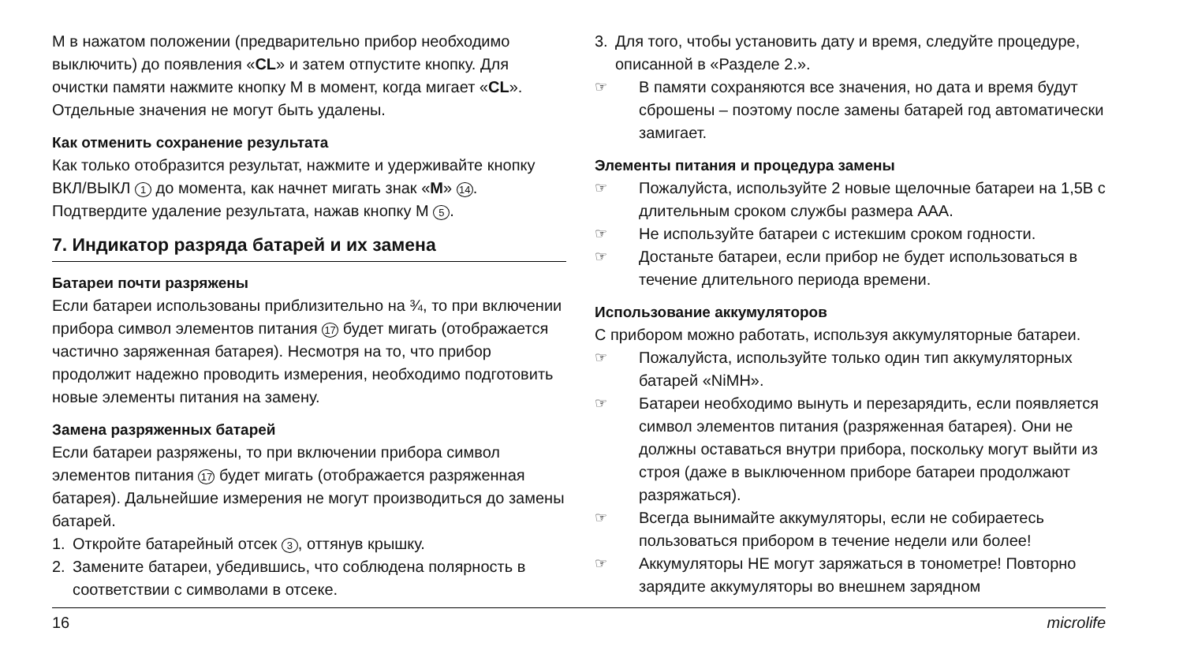M в нажатом положении (предварительно прибор необходимо выключить) до появления «CL» и затем отпустите кнопку. Для очистки памяти нажмите кнопку M в момент, когда мигает «CL». Отдельные значения не могут быть удалены.
Как отменить сохранение результата
Как только отобразится результат, нажмите и удерживайте кнопку ВКЛ/ВЫКЛ 1 до момента, как начнет мигать знак «M» 14. Подтвердите удаление результата, нажав кнопку M 5.
7. Индикатор разряда батарей и их замена
Батареи почти разряжены
Если батареи использованы приблизительно на ¾, то при включении прибора символ элементов питания 17 будет мигать (отображается частично заряженная батарея). Несмотря на то, что прибор продолжит надежно проводить измерения, необходимо подготовить новые элементы питания на замену.
Замена разряженных батарей
Если батареи разряжены, то при включении прибора символ элементов питания 17 будет мигать (отображается разряженная батарея). Дальнейшие измерения не могут производиться до замены батарей.
1. Откройте батарейный отсек 3, оттянув крышку.
2. Замените батареи, убедившись, что соблюдена полярность в соответствии с символами в отсеке.
3. Для того, чтобы установить дату и время, следуйте процедуре, описанной в «Разделе 2.».
☞ В памяти сохраняются все значения, но дата и время будут сброшены – поэтому после замены батарей год автоматически замигает.
Элементы питания и процедура замены
☞ Пожалуйста, используйте 2 новые щелочные батареи на 1,5В с длительным сроком службы размера AAA.
☞ Не используйте батареи с истекшим сроком годности.
☞ Достаньте батареи, если прибор не будет использоваться в течение длительного периода времени.
Использование аккумуляторов
С прибором можно работать, используя аккумуляторные батареи.
☞ Пожалуйста, используйте только один тип аккумуляторных батарей «NiMH».
☞ Батареи необходимо вынуть и перезарядить, если появляется символ элементов питания (разряженная батарея). Они не должны оставаться внутри прибора, поскольку могут выйти из строя (даже в выключенном приборе батареи продолжают разряжаться).
☞ Всегда вынимайте аккумуляторы, если не собираетесь пользоваться прибором в течение недели или более!
☞ Аккумуляторы НЕ могут заряжаться в тонометре! Повторно зарядите аккумуляторы во внешнем зарядном
16 microlife